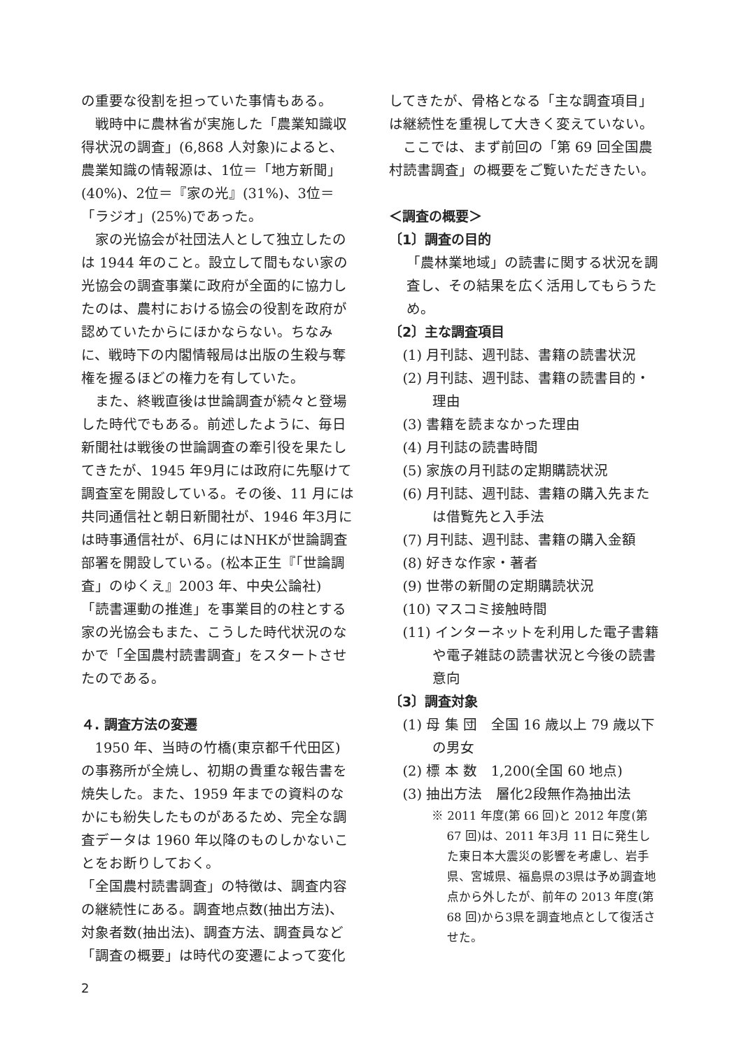の重要な役割を担っていた事情もある。
戦時中に農林省が実施した「農業知識収得状況の調査」(6,868 人対象)によると、農業知識の情報源は、1位＝「地方新聞」(40%)、2位＝『家の光』(31%)、3位＝「ラジオ」(25%)であった。
家の光協会が社団法人として独立したのは 1944 年のこと。設立して間もない家の光協会の調査事業に政府が全面的に協力したのは、農村における協会の役割を政府が認めていたからにほかならない。ちなみに、戦時下の内閣情報局は出版の生殺与奪権を握るほどの権力を有していた。
また、終戦直後は世論調査が続々と登場した時代でもある。前述したように、毎日新聞社は戦後の世論調査の牽引役を果たしてきたが、1945 年9月には政府に先駆けて調査室を開設している。その後、11 月には共同通信社と朝日新聞社が、1946 年3月には時事通信社が、6月にはNHKが世論調査部署を開設している。(松本正生『「世論調査」のゆくえ』2003 年、中央公論社)
「読書運動の推進」を事業目的の柱とする家の光協会もまた、こうした時代状況のなかで「全国農村読書調査」をスタートさせたのである。
４. 調査方法の変遷
1950 年、当時の竹橋(東京都千代田区)の事務所が全焼し、初期の貴重な報告書を焼失した。また、1959 年までの資料のなかにも紛失したものがあるため、完全な調査データは 1960 年以降のものしかないことをお断りしておく。
「全国農村読書調査」の特徴は、調査内容の継続性にある。調査地点数(抽出方法)、対象者数(抽出法)、調査方法、調査員など「調査の概要」は時代の変遷によって変化
してきたが、骨格となる「主な調査項目」は継続性を重視して大きく変えていない。
ここでは、まず前回の「第 69 回全国農村読書調査」の概要をご覧いただきたい。
＜調査の概要＞
〔1〕調査の目的
「農林業地域」の読書に関する状況を調査し、その結果を広く活用してもらうため。
〔2〕主な調査項目
(1) 月刊誌、週刊誌、書籍の読書状況
(2) 月刊誌、週刊誌、書籍の読書目的・理由
(3) 書籍を読まなかった理由
(4) 月刊誌の読書時間
(5) 家族の月刊誌の定期購読状況
(6) 月刊誌、週刊誌、書籍の購入先または借覧先と入手法
(7) 月刊誌、週刊誌、書籍の購入金額
(8) 好きな作家・著者
(9) 世帯の新聞の定期購読状況
(10) マスコミ接触時間
(11) インターネットを利用した電子書籍や電子雑誌の読書状況と今後の読書意向
〔3〕調査対象
(1) 母 集 団　全国 16 歳以上 79 歳以下の男女
(2) 標 本 数　1,200(全国 60 地点)
(3) 抽出方法　層化2段無作為抽出法
※ 2011 年度(第 66 回)と 2012 年度(第 67 回)は、2011 年3月 11 日に発生した東日本大震災の影響を考慮し、岩手県、宮城県、福島県の3県は予め調査地点から外したが、前年の 2013 年度(第 68 回)から3県を調査地点として復活させた。
2